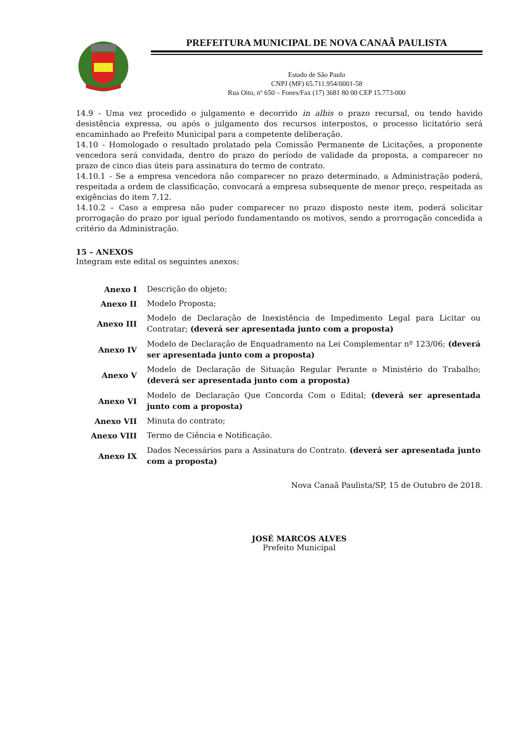PREFEITURA MUNICIPAL DE NOVA CANAÃ PAULISTA
Estado de São Paulo
CNPJ (MF) 65.711.954/0001-58
Rua Oito, nº 650 – Fones/Fax (17) 3681 80 00 CEP 15.773-000
14.9 - Uma vez procedido o julgamento e decorrido in albis o prazo recursal, ou tendo havido desistência expressa, ou após o julgamento dos recursos interpostos, o processo licitatório será encaminhado ao Prefeito Municipal para a competente deliberação.
14.10 - Homologado o resultado prolatado pela Comissão Permanente de Licitações, a proponente vencedora será convidada, dentro do prazo do período de validade da proposta, a comparecer no prazo de cinco dias úteis para assinatura do termo de contrato.
14.10.1 - Se a empresa vencedora não comparecer no prazo determinado, a Administração poderá, respeitada a ordem de classificação, convocará a empresa subsequente de menor preço, respeitada as exigências do item 7.12.
14.10.2 – Caso a empresa não puder comparecer no prazo disposto neste item, poderá solicitar prorrogação do prazo por igual período fundamentando os motivos, sendo a prorrogação concedida a critério da Administração.
15 – ANEXOS
Integram este edital os seguintes anexos:
| Anexo I | Descrição do objeto; |
| Anexo II | Modelo Proposta; |
| Anexo III | Modelo de Declaração de Inexistência de Impedimento Legal para Licitar ou Contratar; (deverá ser apresentada junto com a proposta) |
| Anexo IV | Modelo de Declaração de Enquadramento na Lei Complementar nº 123/06; (deverá ser apresentada junto com a proposta) |
| Anexo V | Modelo de Declaração de Situação Regular Perante o Ministério do Trabalho; (deverá ser apresentada junto com a proposta) |
| Anexo VI | Modelo de Declaração Que Concorda Com o Edital; (deverá ser apresentada junto com a proposta) |
| Anexo VII | Minuta do contrato; |
| Anexo VIII | Termo de Ciência e Notificação. |
| Anexo IX | Dados Necessários para a Assinatura do Contrato. (deverá ser apresentada junto com a proposta) |
Nova Canaã Paulista/SP, 15 de Outubro de 2018.
JOSÉ MARCOS ALVES
Prefeito Municipal